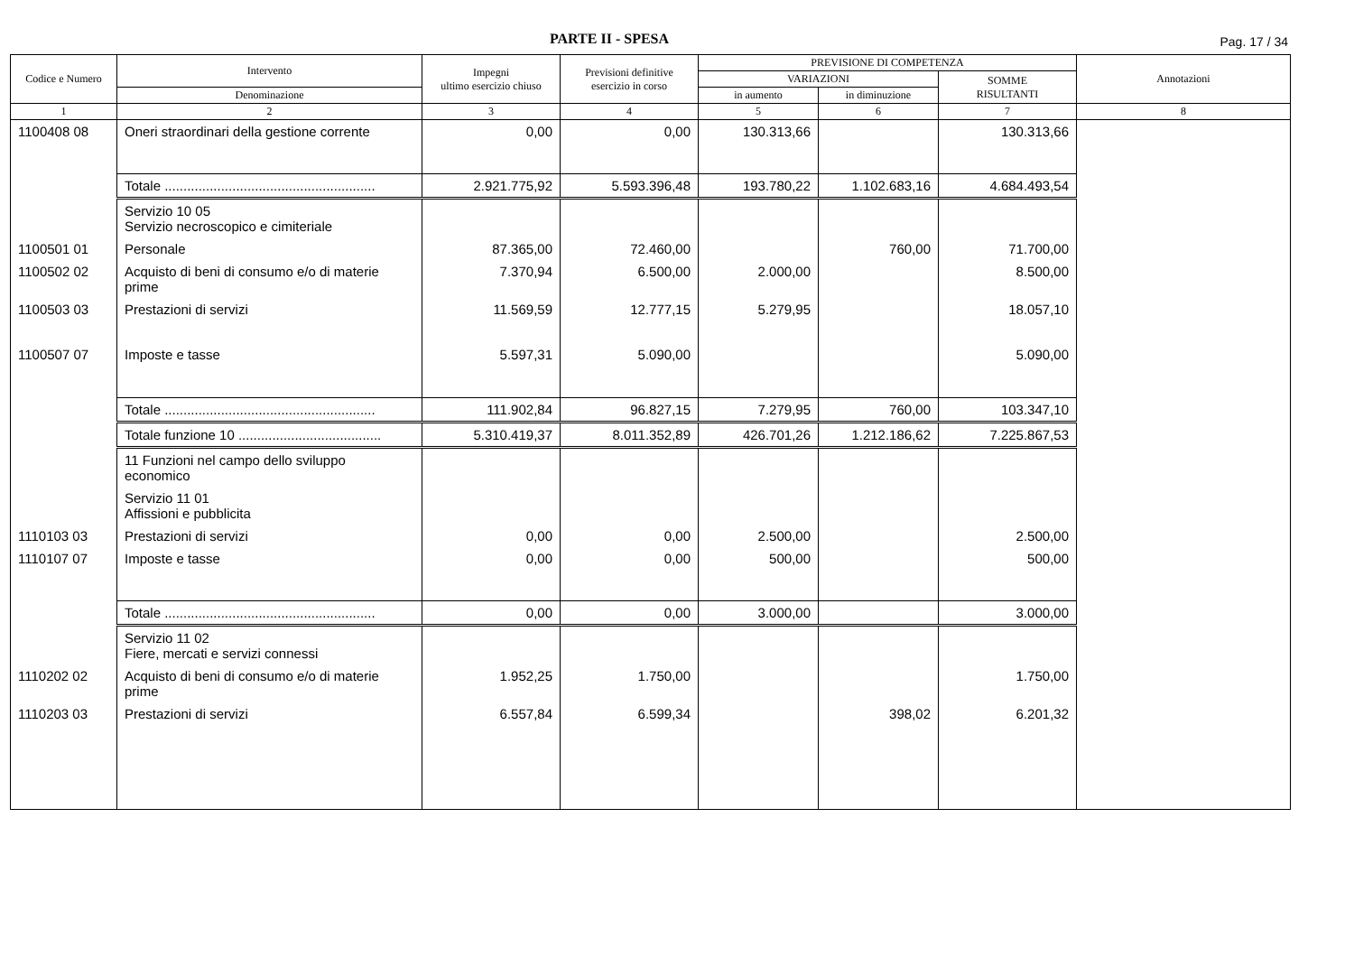PARTE II - SPESA Pag. 17 / 34
| Codice e Numero | Intervento | Impegni ultimo esercizio chiuso | Previsioni definitive esercizio in corso | PREVISIONE DI COMPETENZA | | | Annotazioni |
| --- | --- | --- | --- | --- | --- | --- | --- |
| | | | | VARIAZIONI | | SOMME RISULTANTI | |
| | Denominazione | | | in aumento | in diminuzione | | |
| 1 | 2 | 3 | 4 | 5 | 6 | 7 | 8 |
| 1100408 08 | Oneri straordinari della gestione corrente | 0,00 | 0,00 | 130.313,66 | | 130.313,66 | |
| | Totale ........................................................ | 2.921.775,92 | 5.593.396,48 | 193.780,22 | 1.102.683,16 | 4.684.493,54 | |
| | Servizio 10 05 Servizio necroscopico e cimiteriale | | | | | | |
| 1100501 01 | Personale | 87.365,00 | 72.460,00 | | 760,00 | 71.700,00 | |
| 1100502 02 | Acquisto di beni di consumo e/o di materie prime | 7.370,94 | 6.500,00 | 2.000,00 | | 8.500,00 | |
| 1100503 03 | Prestazioni di servizi | 11.569,59 | 12.777,15 | 5.279,95 | | 18.057,10 | |
| 1100507 07 | Imposte e tasse | 5.597,31 | 5.090,00 | | | 5.090,00 | |
| | Totale ........................................................ | 111.902,84 | 96.827,15 | 7.279,95 | 760,00 | 103.347,10 | |
| | Totale funzione 10 ...................................... | 5.310.419,37 | 8.011.352,89 | 426.701,26 | 1.212.186,62 | 7.225.867,53 | |
| | 11 Funzioni nel campo dello sviluppo economico | | | | | | |
| | Servizio 11 01 Affissioni e pubblicita | | | | | | |
| 1110103 03 | Prestazioni di servizi | 0,00 | 0,00 | 2.500,00 | | 2.500,00 | |
| 1110107 07 | Imposte e tasse | 0,00 | 0,00 | 500,00 | | 500,00 | |
| | Totale ........................................................ | 0,00 | 0,00 | 3.000,00 | | 3.000,00 | |
| | Servizio 11 02 Fiere, mercati e servizi connessi | | | | | | |
| 1110202 02 | Acquisto di beni di consumo e/o di materie prime | 1.952,25 | 1.750,00 | | | 1.750,00 | |
| 1110203 03 | Prestazioni di servizi | 6.557,84 | 6.599,34 | | 398,02 | 6.201,32 | |